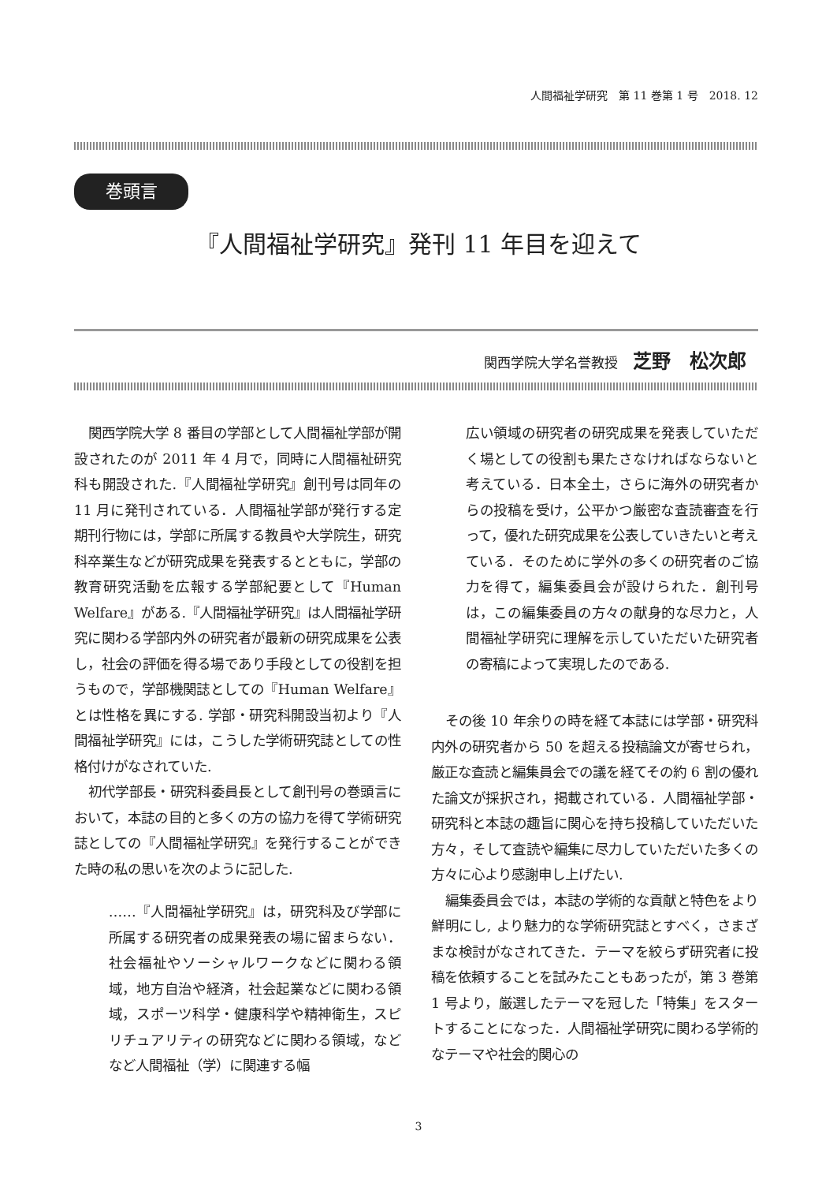人間福祉学研究　第 11 巻第 1 号　2018. 12
巻頭言
『人間福祉学研究』発刊 11 年目を迎えて
関西学院大学名誉教授 芝野　松次郎
関西学院大学 8 番目の学部として人間福祉学部が開設されたのが 2011 年 4 月で，同時に人間福祉研究科も開設された.『人間福祉学研究』創刊号は同年の 11 月に発刊されている．人間福祉学部が発行する定期刊行物には，学部に所属する教員や大学院生，研究科卒業生などが研究成果を発表するとともに，学部の教育研究活動を広報する学部紀要として『Human Welfare』がある.『人間福祉学研究』は人間福祉学研究に関わる学部内外の研究者が最新の研究成果を公表し，社会の評価を得る場であり手段としての役割を担うもので，学部機関誌としての『Human Welfare』とは性格を異にする. 学部・研究科開設当初より『人間福祉学研究』には，こうした学術研究誌としての性格付けがなされていた.
初代学部長・研究科委員長として創刊号の巻頭言において，本誌の目的と多くの方の協力を得て学術研究誌としての『人間福祉学研究』を発行することができた時の私の思いを次のように記した.
……『人間福祉学研究』は，研究科及び学部に所属する研究者の成果発表の場に留まらない．社会福祉やソーシャルワークなどに関わる領域，地方自治や経済，社会起業などに関わる領域，スポーツ科学・健康科学や精神衛生，スピリチュアリティの研究などに関わる領域，などなど人間福祉（学）に関連する幅
広い領域の研究者の研究成果を発表していただく場としての役割も果たさなければならないと考えている．日本全土，さらに海外の研究者からの投稿を受け，公平かつ厳密な査読審査を行って，優れた研究成果を公表していきたいと考えている．そのために学外の多くの研究者のご協力を得て，編集委員会が設けられた．創刊号は，この編集委員の方々の献身的な尽力と，人間福祉学研究に理解を示していただいた研究者の寄稿によって実現したのである.
その後 10 年余りの時を経て本誌には学部・研究科内外の研究者から 50 を超える投稿論文が寄せられ，厳正な査読と編集員会での議を経てその約 6 割の優れた論文が採択され，掲載されている．人間福祉学部・研究科と本誌の趣旨に関心を持ち投稿していただいた方々，そして査読や編集に尽力していただいた多くの方々に心より感謝申し上げたい.
編集委員会では，本誌の学術的な貢献と特色をより鮮明にし, より魅力的な学術研究誌とすべく，さまざまな検討がなされてきた．テーマを絞らず研究者に投稿を依頼することを試みたこともあったが，第 3 巻第 1 号より，厳選したテーマを冠した「特集」をスタートすることになった．人間福祉学研究に関わる学術的なテーマや社会的関心の
3